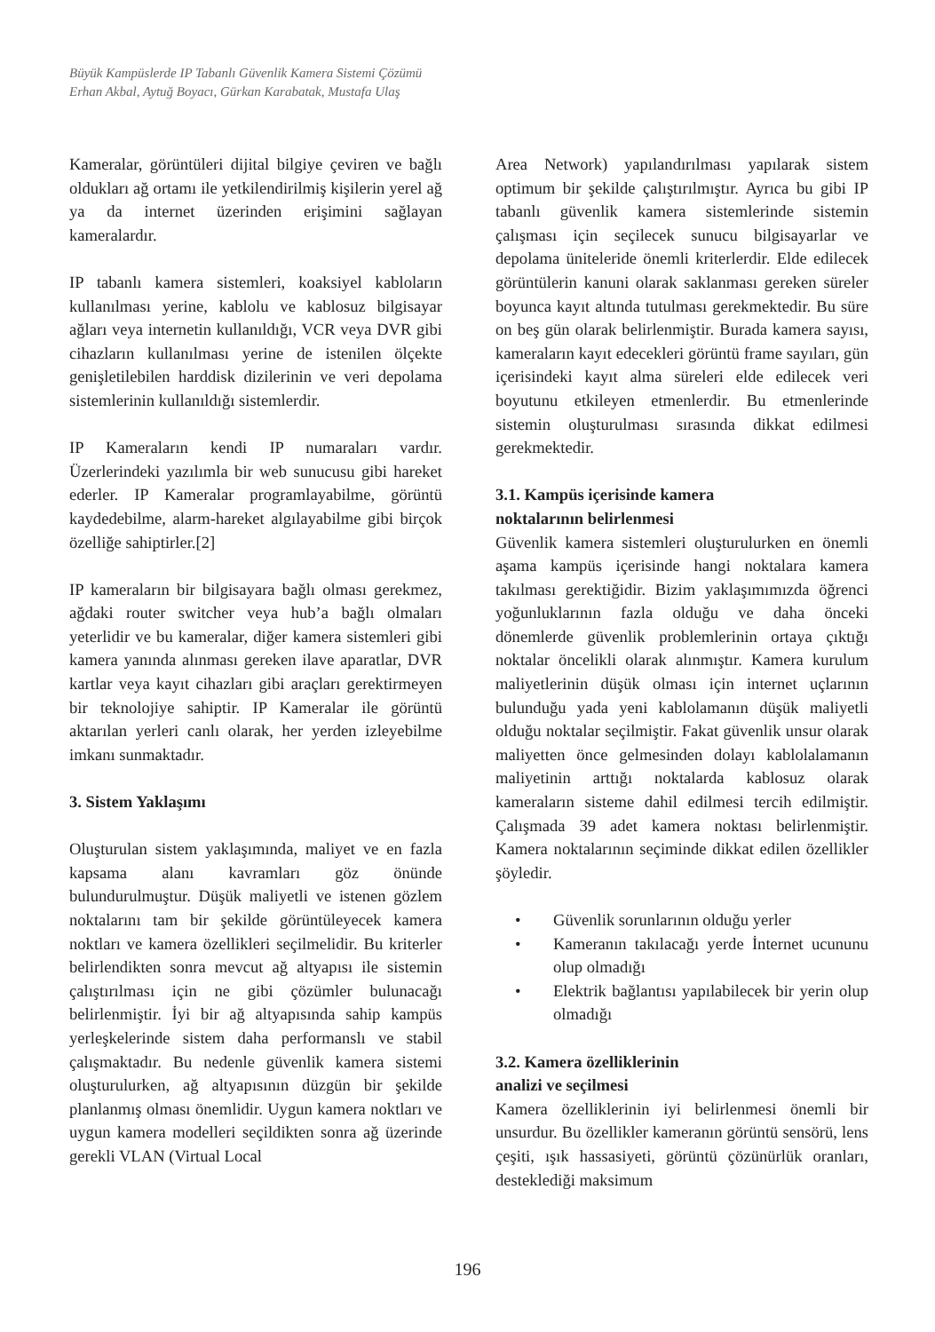Büyük Kampüslerde IP Tabanlı Güvenlik Kamera Sistemi Çözümü
Erhan Akbal, Aytuğ Boyacı, Gürkan Karabatak, Mustafa Ulaş
Kameralar, görüntüleri dijital bilgiye çeviren ve bağlı oldukları ağ ortamı ile yetkilendirilmiş kişilerin yerel ağ ya da internet üzerinden erişimini sağlayan kameralardır.
IP tabanlı kamera sistemleri, koaksiyel kabloların kullanılması yerine, kablolu ve kablosuz bilgisayar ağları veya internetin kullanıldığı, VCR veya DVR gibi cihazların kullanılması yerine de istenilen ölçekte genişletilebilen harddisk dizilerinin ve veri depolama sistemlerinin kullanıldığı sistemlerdir.
IP Kameraların kendi IP numaraları vardır. Üzerlerindeki yazılımla bir web sunucusu gibi hareket ederler. IP Kameralar programlayabilme, görüntü kaydedebilme, alarm-hareket algılayabilme gibi birçok özelliğe sahiptirler.[2]
IP kameraların bir bilgisayara bağlı olması gerekmez, ağdaki router switcher veya hub’a bağlı olmaları yeterlidir ve bu kameralar, diğer kamera sistemleri gibi kamera yanında alınması gereken ilave aparatlar, DVR kartlar veya kayıt cihazları gibi araçları gerektirmeyen bir teknolojiye sahiptir. IP Kameralar ile görüntü aktarılan yerleri canlı olarak, her yerden izleyebilme imkanı sunmaktadır.
3. Sistem Yaklaşımı
Oluşturulan sistem yaklaşımında, maliyet ve en fazla kapsama alanı kavramları göz önünde bulundurulmuştur. Düşük maliyetli ve istenen gözlem noktalarını tam bir şekilde görüntüleyecek kamera noktları ve kamera özellikleri seçilmelidir. Bu kriterler belirlendikten sonra mevcut ağ altyapısı ile sistemin çalıştırılması için ne gibi çözümler bulunacağı belirlenmiştir. İyi bir ağ altyapısında sahip kampüs yerleşkelerinde sistem daha performanslı ve stabil çalışmaktadır. Bu nedenle güvenlik kamera sistemi oluşturulurken, ağ altyapısının düzgün bir şekilde planlanmış olması önemlidir. Uygun kamera noktları ve uygun kamera modelleri seçildikten sonra ağ üzerinde gerekli VLAN (Virtual Local
Area Network) yapılandırılması yapılarak sistem optimum bir şekilde çalıştırılmıştır. Ayrıca bu gibi IP tabanlı güvenlik kamera sistemlerinde sistemin çalışması için seçilecek sunucu bilgisayarlar ve depolama üniteleride önemli kriterlerdir. Elde edilecek görüntülerin kanuni olarak saklanması gereken süreler boyunca kayıt altında tutulması gerekmektedir. Bu süre on beş gün olarak belirlenmiştir. Burada kamera sayısı, kameraların kayıt edecekleri görüntü frame sayıları, gün içerisindeki kayıt alma süreleri elde edilecek veri boyutunu etkileyen etmenlerdir. Bu etmenlerinde sistemin oluşturulması sırasında dikkat edilmesi gerekmektedir.
3.1. Kampüs içerisinde kamera
noktalarının belirlenmesi
Güvenlik kamera sistemleri oluşturulurken en önemli aşama kampüs içerisinde hangi noktalara kamera takılması gerektiğidir. Bizim yaklaşımımızda öğrenci yoğunluklarının fazla olduğu ve daha önceki dönemlerde güvenlik problemlerinin ortaya çıktığı noktalar öncelikli olarak alınmıştır. Kamera kurulum maliyetlerinin düşük olması için internet uçlarının bulunduğu yada yeni kablolamanın düşük maliyetli olduğu noktalar seçilmiştir. Fakat güvenlik unsur olarak maliyetten önce gelmesinden dolayı kablolalamanın maliyetinin arttığı noktalarda kablosuz olarak kameraların sisteme dahil edilmesi tercih edilmiştir. Çalışmada 39 adet kamera noktası belirlenmiştir. Kamera noktalarının seçiminde dikkat edilen özellikler şöyledir.
• Güvenlik sorunlarının olduğu yerler
• Kameranın takılacağı yerde İnternet ucununu olup olmadığı
• Elektrik bağlantısı yapılabilecek bir yerin olup olmadığı
3.2. Kamera özelliklerinin
analizi ve seçilmesi
Kamera özelliklerinin iyi belirlenmesi önemli bir unsurdur. Bu özellikler kameranın görüntü sensörü, lens çeşiti, ışık hassasiyeti, görüntü çözünürlük oranları, desteklediği maksimum
196